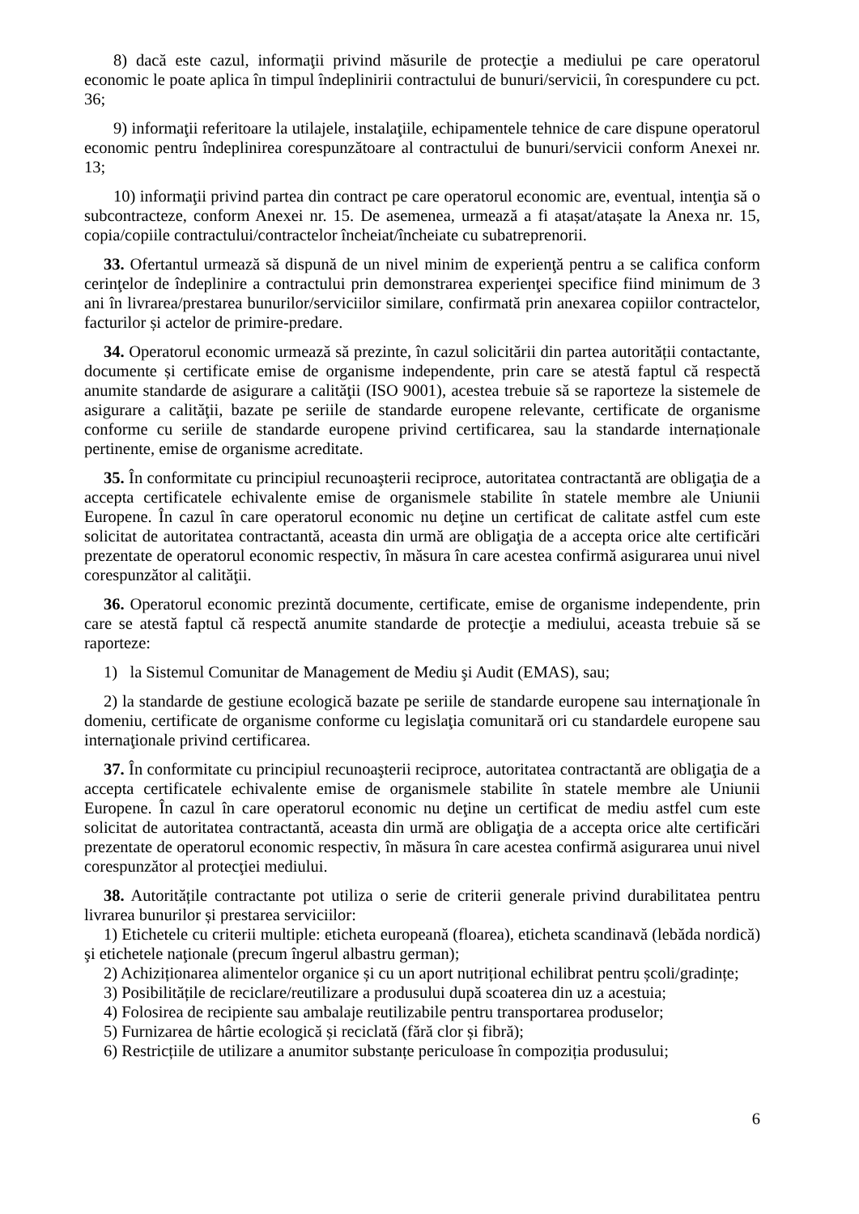8) dacă este cazul, informaţii privind măsurile de protecţie a mediului pe care operatorul economic le poate aplica în timpul îndeplinirii contractului de bunuri/servicii, în corespundere cu pct. 36;
9) informaţii referitoare la utilajele, instalaţiile, echipamentele tehnice de care dispune operatorul economic pentru îndeplinirea corespunzătoare al contractului de bunuri/servicii conform Anexei nr. 13;
10) informaţii privind partea din contract pe care operatorul economic are, eventual, intenţia să o subcontracteze, conform Anexei nr. 15. De asemenea, urmează a fi atașat/atașate la Anexa nr. 15, copia/copiile contractului/contractelor încheiat/încheiate cu subatreprenorii.
33. Ofertantul urmează să dispună de un nivel minim de experienţă pentru a se califica conform cerinţelor de îndeplinire a contractului prin demonstrarea experienţei specifice fiind minimum de 3 ani în livrarea/prestarea bunurilor/serviciilor similare, confirmată prin anexarea copiilor contractelor, facturilor și actelor de primire-predare.
34. Operatorul economic urmează să prezinte, în cazul solicitării din partea autorității contactante, documente și certificate emise de organisme independente, prin care se atestă faptul că respectă anumite standarde de asigurare a calităţii (ISO 9001), acestea trebuie să se raporteze la sistemele de asigurare a calităţii, bazate pe seriile de standarde europene relevante, certificate de organisme conforme cu seriile de standarde europene privind certificarea, sau la standarde internaționale pertinente, emise de organisme acreditate.
35. În conformitate cu principiul recunoaşterii reciproce, autoritatea contractantă are obligaţia de a accepta certificatele echivalente emise de organismele stabilite în statele membre ale Uniunii Europene. În cazul în care operatorul economic nu deţine un certificat de calitate astfel cum este solicitat de autoritatea contractantă, aceasta din urmă are obligaţia de a accepta orice alte certificări prezentate de operatorul economic respectiv, în măsura în care acestea confirmă asigurarea unui nivel corespunzător al calităţii.
36. Operatorul economic prezintă documente, certificate, emise de organisme independente, prin care se atestă faptul că respectă anumite standarde de protecţie a mediului, aceasta trebuie să se raporteze:
1) la Sistemul Comunitar de Management de Mediu şi Audit (EMAS), sau;
2) la standarde de gestiune ecologică bazate pe seriile de standarde europene sau internaţionale în domeniu, certificate de organisme conforme cu legislaţia comunitară ori cu standardele europene sau internaţionale privind certificarea.
37. În conformitate cu principiul recunoaşterii reciproce, autoritatea contractantă are obligaţia de a accepta certificatele echivalente emise de organismele stabilite în statele membre ale Uniunii Europene. În cazul în care operatorul economic nu deţine un certificat de mediu astfel cum este solicitat de autoritatea contractantă, aceasta din urmă are obligaţia de a accepta orice alte certificări prezentate de operatorul economic respectiv, în măsura în care acestea confirmă asigurarea unui nivel corespunzător al protecţiei mediului.
38. Autoritățile contractante pot utiliza o serie de criterii generale privind durabilitatea pentru livrarea bunurilor și prestarea serviciilor:
1) Etichetele cu criterii multiple: eticheta europeană (floarea), eticheta scandinavă (lebăda nordică) şi etichetele naţionale (precum îngerul albastru german);
2) Achiziționarea alimentelor organice și cu un aport nutrițional echilibrat pentru școli/gradințe;
3) Posibilitățile de reciclare/reutilizare a produsului după scoaterea din uz a acestuia;
4) Folosirea de recipiente sau ambalaje reutilizabile pentru transportarea produselor;
5) Furnizarea de hârtie ecologică și reciclată (fără clor și fibră);
6) Restricțiile de utilizare a anumitor substanțe periculoase în compoziția produsului;
6